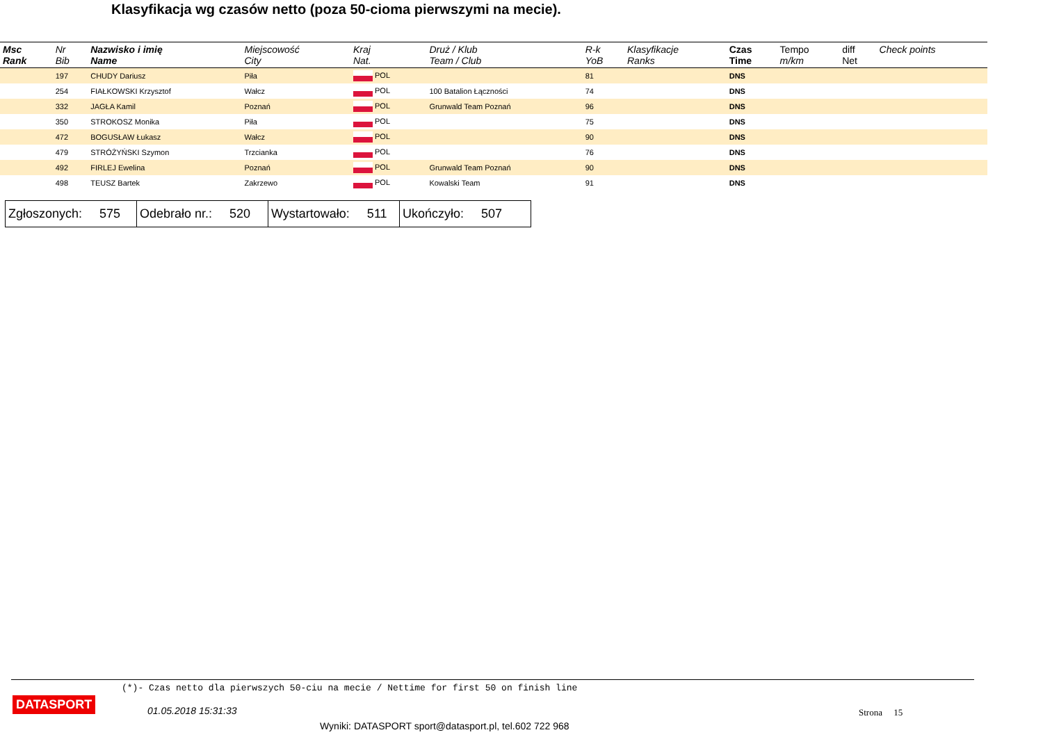Klasyfikacja wg czasów netto (poza 50-cioma pierwszymi na mecie).
| Msc Rank | Nr Bib | Nazwisko i imię Name | Miejscowość City | Kraj Nat. | Druż / Klub Team / Club | R-k YoB | Klasyfikacje Ranks | Czas Time | Tempo m/km | diff Net | Check points |
| --- | --- | --- | --- | --- | --- | --- | --- | --- | --- | --- | --- |
| | 197 | CHUDY Dariusz | Piła | POL | | 81 | | DNS | | | |
| | 254 | FIAŁKOWSKI Krzysztof | Wałcz | POL | 100 Batalion Łączności | 74 | | DNS | | | |
| | 332 | JAGŁA Kamil | Poznań | POL | Grunwald Team Poznań | 96 | | DNS | | | |
| | 350 | STROKOSZ Monika | Piła | POL | | 75 | | DNS | | | |
| | 472 | BOGUSŁAW Łukasz | Wałcz | POL | | 90 | | DNS | | | |
| | 479 | STRÓŻYŃSKI Szymon | Trzcianka | POL | | 76 | | DNS | | | |
| | 492 | FIRLEJ Ewelina | Poznań | POL | Grunwald Team Poznań | 90 | | DNS | | | |
| | 498 | TEUSZ Bartek | Zakrzewo | POL | Kowalski Team | 91 | | DNS | | | |
| Zgłoszonych: 575 | Odebrało nr.: 520 | Wystartowało: 511 | Ukończyło: 507 |
(*)- Czas netto dla pierwszych 50-ciu na mecie / Nettime for first 50 on finish line
DATASPORT
01.05.2018 15:31:33 Strona 15
Wyniki: DATASPORT sport@datasport.pl, tel.602 722 968